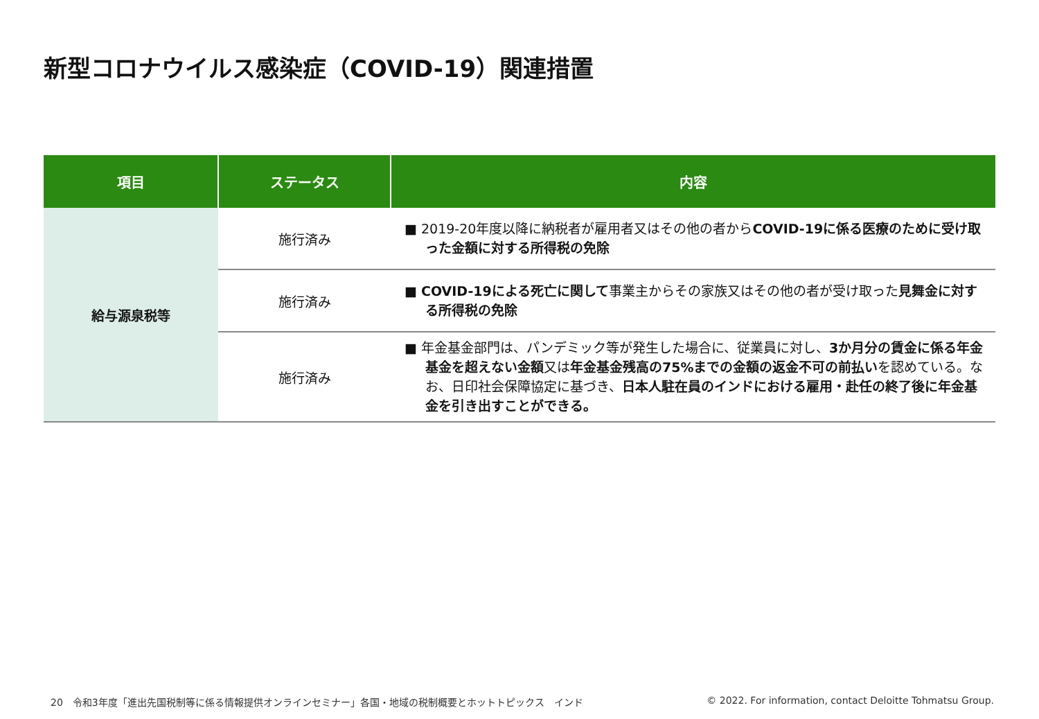新型コロナウイルス感染症（COVID-19）関連措置
| 項目 | ステータス | 内容 |
| --- | --- | --- |
| 給与源泉税等 | 施行済み | ■ 2019-20年度以降に納税者が雇用者又はその他の者から COVID-19に係る医療のために受け取った金額に対する所得税の免除 |
| | 施行済み | ■ COVID-19による死亡に関して 事業主からその家族又はその他の者が受け取った 見舞金に対する所得税の免除 |
| | 施行済み | ■ 年金基金部門は、パンデミック等が発生した場合に、従業員に対し、 3か月分の賃金に係る年金基金を超えない金額 又は 年金基金残高の75%までの金額の返金不可の前払い を認めている。なお、日印社会保障協定に基づき、 日本人駐在員のインドにおける雇用・赴任の終了後に年金基金を引き出すことができる。 |
20　令和3年度「進出先国税制等に係る情報提供オンラインセミナー」各国・地域の税制概要とホットトピックス　インド
© 2022. For information, contact Deloitte Tohmatsu Group.